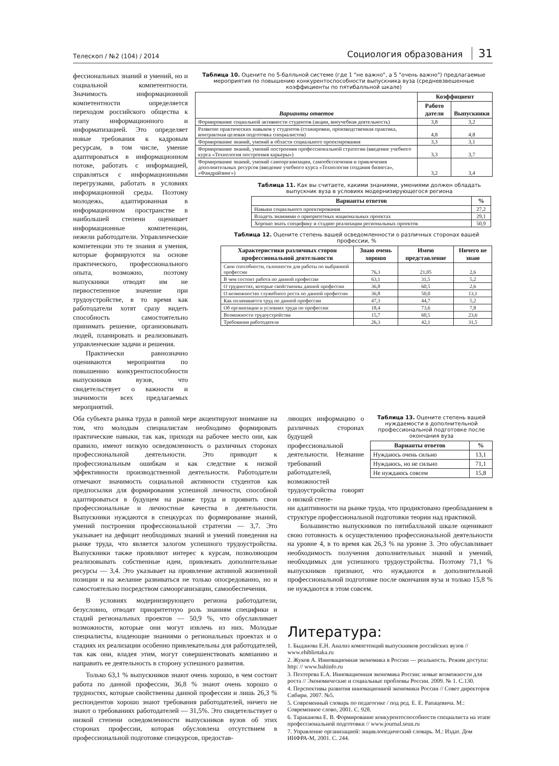Телескоп / №2 (104) / 2014 Социология образования 31
фессиональных знаний и умений, но и социальной компетентности. Значимость информационной компетентности определяется переходом российского общества к этапу информационного и информатизацией. Это определяет новые требования к кадровым ресурсам, в том числе, умение адаптироваться в информационном потоке, работать с информацией, справляться с информационными перегрузками, работать в условиях информационной среды. Поэтому молодежь, адаптированная в информационном пространстве в наибольшей степени оценивает информационные компетенции, нежели работодатели. Управленческие компетенции это те знания и умения, которые формируются на основе практического, профессионального опыта, возможно, поэтому выпускники отводят им не первостепенное значение при трудоустройстве, в то время как работодатели хотят сразу видеть способность самостоятельно принимать решение, организовывать людей, планировать и реализовывать управленческие задачи и решения.
Практически равнозначно оцениваются мероприятия по повышению конкурентоспособности выпускников вузов, что свидетельствует о важности и значимости всех предлагаемых мероприятий.
Таблица 10. Оцените по 5-балльной системе (где 1 "не важно", а 5 "очень важно") предлагаемые мероприятия по повышению конкурентоспособности выпускника вуза (средневзвешенные коэффициенты по пятибалльной шкале)
| Варианты ответов | Коэффициент | |
| --- | --- | --- |
| | Работо датели | Выпускники |
| Формирование социальной активности студентов (акции, внеучебная деятельность) | 3,8 | 3,2 |
| Развитие практических навыков у студентов (стажировки, производственная практика, контрактная целевая подготовка специалистов) | 4,8 | 4,8 |
| Формирование знаний, умений в области социального проектирования | 3,3 | 3,1 |
| Формирование знаний, умений построения профессиональной стратегии (введение учебного курса «Технология построения карьеры») | 3,3 | 3,7 |
| Формирование знаний, умений самоорганизации, самообеспечения и привлечения дополнительных ресурсов (введение учебного курса «Технология создания бизнеса», «Фандрайзинг») | 3,2 | 3,4 |
Таблица 11. Как вы считаете, какими знаниями, умениями должен обладать выпускник вуза в условиях модернизирующегося региона
| Варианты ответов | % |
| --- | --- |
| Навыки социального проектирования | 27,2 |
| Владеть знаниями о приоритетных национальных проектах | 29,1 |
| Хорошо знать специфику и стадию реализации региональных проектов | 50,9 |
Таблица 12. Оцените степень вашей осведомленности о различных сторонах вашей профессии, %
| Характеристики различных сторон профессиональной деятельности | Знаю очень хорошо | Имею представление | Ничего не знаю |
| --- | --- | --- | --- |
| Свои способности, склонности для работы по выбранной профессии | 76,3 | 21,05 | 2,6 |
| В чем состоит работа по данной профессии | 63,1 | 31,5 | 5,2 |
| О трудностях, которые свойственны данной профессии | 36,8 | 60,5 | 2,6 |
| О возможностях служебного роста по данной профессии | 36,8 | 50,0 | 13,1 |
| Как оплачивается труд по данной профессии | 47,3 | 44,7 | 5,2 |
| Об организации и условиях труда по профессии | 18,4 | 73,6 | 7,8 |
| Возможности трудоустройства | 15,7 | 60,5 | 23,6 |
| Требования работодателя | 26,3 | 42,1 | 31,5 |
Оба субъекта рынка труда в равной мере акцентируют внимание на том, что молодым специалистам необходимо формировать практические навыки, так как, приходя на рабочее место они, как правило, имеют низкую осведомленность о различных сторонах профессиональной деятельности. Это приводит к профессиональным ошибкам и как следствие к низкой эффективности производственной деятельности. Работодатели отмечают значимость социальной активности студентов как предпосылки для формирования успешной личности, способной адаптироваться в будущем на рынке труда и проявить свои профессиональные и личностные качества в деятельности. Выпускники нуждаются в спецкурсах по формирование знаний, умений построения профессиональной стратегии — 3,7. Это указывает на дефицит необходимых знаний и умений поведения на рынке труда, что является залогом успешного трудоустройства. Выпускники также проявляют интерес к курсам, позволяющим реализовывать собственные идеи, привлекать дополнительные ресурсы — 3,4. Это указывает на проявление активной жизненной позиции и на желание развиваться не только опосредованно, но и самостоятельно посредством самоорганизации, самообеспечения.
В условиях модернизирующего региона работодатели, безусловно, отводят приоритетную роль знаниям специфики и стадий региональных проектов — 50,9 %, что обуславливает возможности, которые они могут извлечь из них. Молодые специалисты, владеющие знаниями о региональных проектах и о стадиях их реализации особенно привлекательны для работодателей, так как они, владея этим, могут совершенствовать компанию и направить ее деятельность в сторону успешного развития.
Только 63,1 % выпускников знают очень хорошо, в чем состоит работа по данной профессии, 36,8 % знают очень хорошо о трудностях, которые свойственны данной профессии и лишь 26,3 % респондентов хорошо знают требования работодателей, ничего не знают о требованиях работодателей — 31,5%. Это свидетельствует о низкой степени осведомленности выпускников вузов об этих сторонах профессии, которая обусловлена отсутствием в профессиональной подготовке спецкурсов, предостав-
ляющих информацию о различных сторонах будущей профессиональной деятельности. Незнание требований работодателей, возможностей трудоустройства говорят о низкой степе-
Таблица 13. Оцените степень вашей нуждаемости в дополнительной профессиональной подготовке после окончания вуза
| Варианты ответов | % |
| --- | --- |
| Нуждаюсь очень сильно | 13,1 |
| Нуждаюсь, но не сильно | 71,1 |
| Не нуждаюсь совсем | 15,8 |
ни адаптивности на рынке труда, что продиктовано преобладанием в структуре профессиональной подготовки теории над практикой.
Большинство выпускников по пятибалльной шкале оценивают свою готовность к осуществлению профессиональной деятельности на уровне 4, в то время как 26,3 % на уровне 3. Это обуславливает необходимость получения дополнительных знаний и умений, необходимых для успешного трудоустройства. Поэтому 71,1 % выпускников признают, что нуждаются в дополнительной профессиональной подготовке после окончания вуза и только 15,8 % не нуждаются в этом совсем.
Литература:
1. Быданова Е.Н. Анализ компетенций выпускников российских вузов // www.ebibliotaka.ru
2. Жуков А. Инновационная экономика в России — реальность. Режим доступа: http: // www.baltinfo.ru
3. Пехтерева Е.А. Инновационная экономика России: новые возможности для роста // Экономические и социальные проблемы России. 2009. № 1. С.130.
4. Перспективы развития инновационной экономики России // Совет директоров Сибири. 2007. №5.
5. Современный словарь по педагогике / под ред. Е. Е. Рапацевича. М.: Современное слово, 2001. С. 928.
6. Тараканова Е. В. Формирование конкурентоспособности специалиста на этапе профессиональной подготовки // www.journal.seun.ru
7. Управление организацией: энциклопедический словарь. М.: Издат. Дом ИНФРА-М, 2001. С. 244.